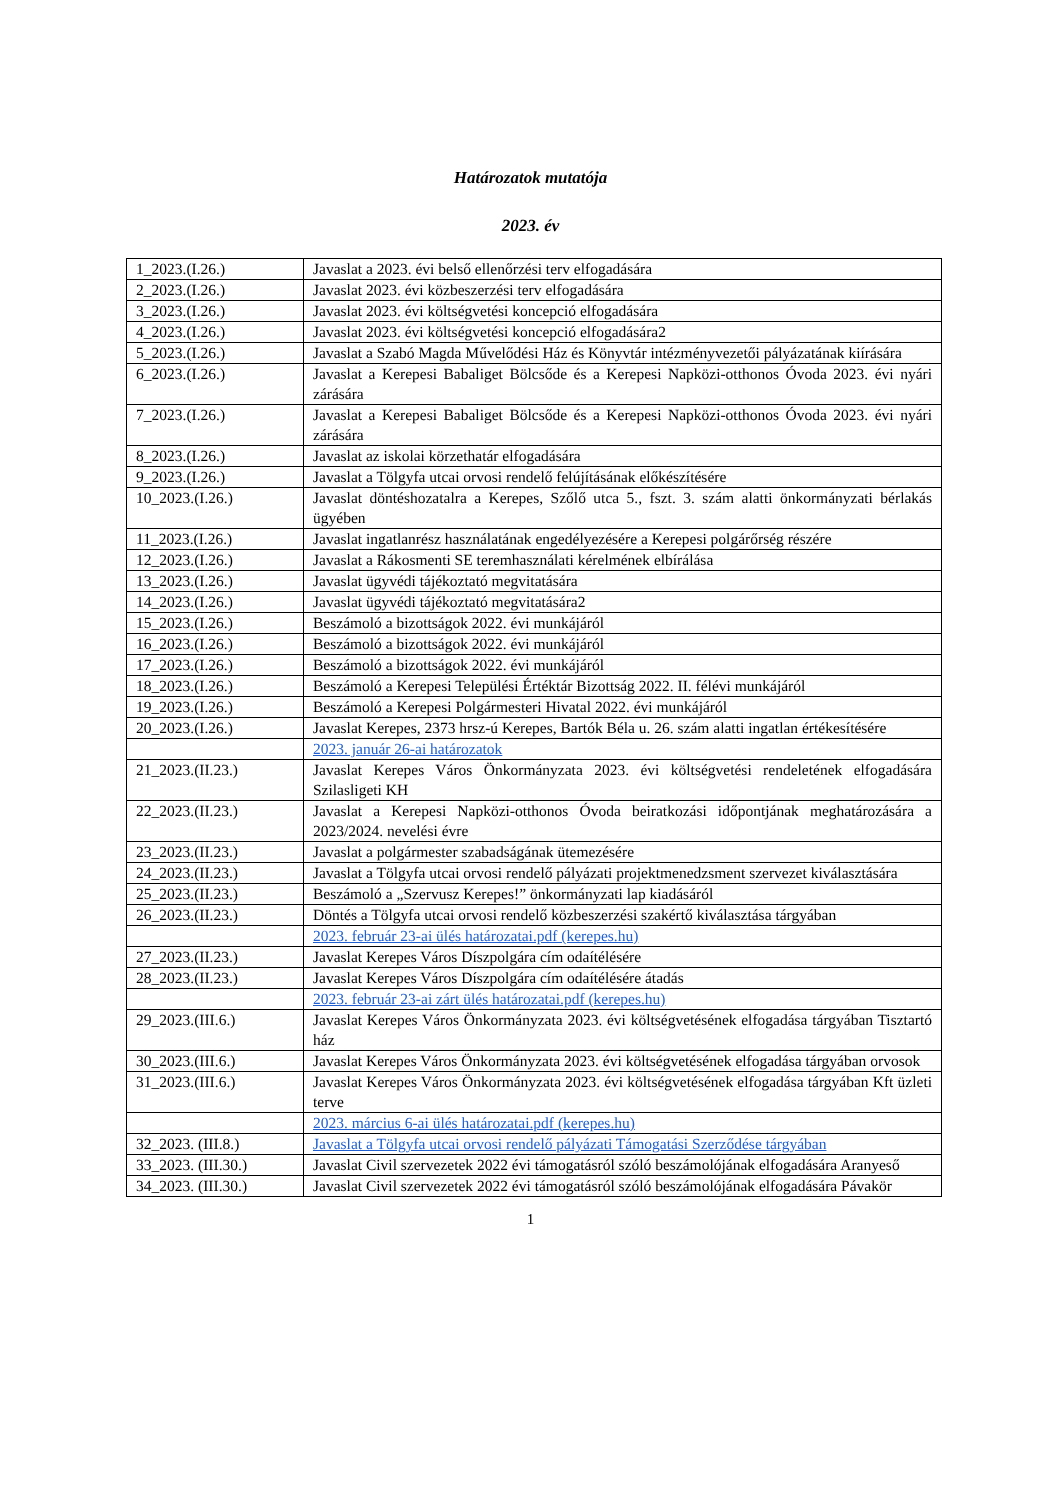Határozatok mutatója
2023. év
| 1_2023.(I.26.) | Javaslat a 2023. évi belső ellenőrzési terv elfogadására |
| 2_2023.(I.26.) | Javaslat 2023. évi közbeszerzési terv elfogadására |
| 3_2023.(I.26.) | Javaslat 2023. évi költségvetési koncepció elfogadására |
| 4_2023.(I.26.) | Javaslat 2023. évi költségvetési koncepció elfogadására2 |
| 5_2023.(I.26.) | Javaslat a Szabó Magda Művelődési Ház és Könyvtár intézményvezetői pályázatának kiírására |
| 6_2023.(I.26.) | Javaslat a Kerepesi Babaliget Bölcsőde és a Kerepesi Napközi-otthonos Óvoda 2023. évi nyári zárására |
| 7_2023.(I.26.) | Javaslat a Kerepesi Babaliget Bölcsőde és a Kerepesi Napközi-otthonos Óvoda 2023. évi nyári zárására |
| 8_2023.(I.26.) | Javaslat az iskolai körzethatár elfogadására |
| 9_2023.(I.26.) | Javaslat a Tölgyfa utcai orvosi rendelő felújításának előkészítésére |
| 10_2023.(I.26.) | Javaslat döntéshozatalra a Kerepes, Szőlő utca 5., fszt. 3. szám alatti önkormányzati bérlakás ügyében |
| 11_2023.(I.26.) | Javaslat ingatlanrész használatának engedélyezésére a Kerepesi polgárőrség részére |
| 12_2023.(I.26.) | Javaslat a Rákosmenti SE teremhasználati kérelmének elbírálása |
| 13_2023.(I.26.) | Javaslat ügyvédi tájékoztató megvitatására |
| 14_2023.(I.26.) | Javaslat ügyvédi tájékoztató megvitatására2 |
| 15_2023.(I.26.) | Beszámoló a bizottságok 2022. évi munkájáról |
| 16_2023.(I.26.) | Beszámoló a bizottságok 2022. évi munkájáról |
| 17_2023.(I.26.) | Beszámoló a bizottságok 2022. évi munkájáról |
| 18_2023.(I.26.) | Beszámoló a Kerepesi Települési Értéktár Bizottság 2022. II. félévi munkájáról |
| 19_2023.(I.26.) | Beszámoló a Kerepesi Polgármesteri Hivatal 2022. évi munkájáról |
| 20_2023.(I.26.) | Javaslat Kerepes, 2373 hrsz-ú Kerepes, Bartók Béla u. 26. szám alatti ingatlan értékesítésére |
| | 2023. január 26-ai határozatok |
| 21_2023.(II.23.) | Javaslat Kerepes Város Önkormányzata 2023. évi költségvetési rendeletének elfogadására Szilasligeti KH |
| 22_2023.(II.23.) | Javaslat a Kerepesi Napközi-otthonos Óvoda beiratkozási időpontjának meghatározására a 2023/2024. nevelési évre |
| 23_2023.(II.23.) | Javaslat a polgármester szabadságának ütemezésére |
| 24_2023.(II.23.) | Javaslat a Tölgyfa utcai orvosi rendelő pályázati projektmenedzsment szervezet kiválasztására |
| 25_2023.(II.23.) | Beszámoló a „Szervusz Kerepes!” önkormányzati lap kiadásáról |
| 26_2023.(II.23.) | Döntés a Tölgyfa utcai orvosi rendelő közbeszerzési szakértő kiválasztása tárgyában |
| | 2023. február 23-ai ülés határozatai.pdf (kerepes.hu) |
| 27_2023.(II.23.) | Javaslat Kerepes Város Díszpolgára cím odaítélésére |
| 28_2023.(II.23.) | Javaslat Kerepes Város Díszpolgára cím odaítélésére átadás |
| | 2023. február 23-ai zárt ülés határozatai.pdf (kerepes.hu) |
| 29_2023.(III.6.) | Javaslat Kerepes Város Önkormányzata 2023. évi költségvetésének elfogadása tárgyában Tisztartó ház |
| 30_2023.(III.6.) | Javaslat Kerepes Város Önkormányzata 2023. évi költségvetésének elfogadása tárgyában orvosok |
| 31_2023.(III.6.) | Javaslat Kerepes Város Önkormányzata 2023. évi költségvetésének elfogadása tárgyában Kft üzleti terve |
| | 2023. március 6-ai ülés határozatai.pdf (kerepes.hu) |
| 32_2023. (III.8.) | Javaslat a Tölgyfa utcai orvosi rendelő pályázati Támogatási Szerződése tárgyában |
| 33_2023. (III.30.) | Javaslat Civil szervezetek 2022 évi támogatásról szóló beszámolójának elfogadására Aranyeső |
| 34_2023. (III.30.) | Javaslat Civil szervezetek 2022 évi támogatásról szóló beszámolójának elfogadására Pávakör |
1